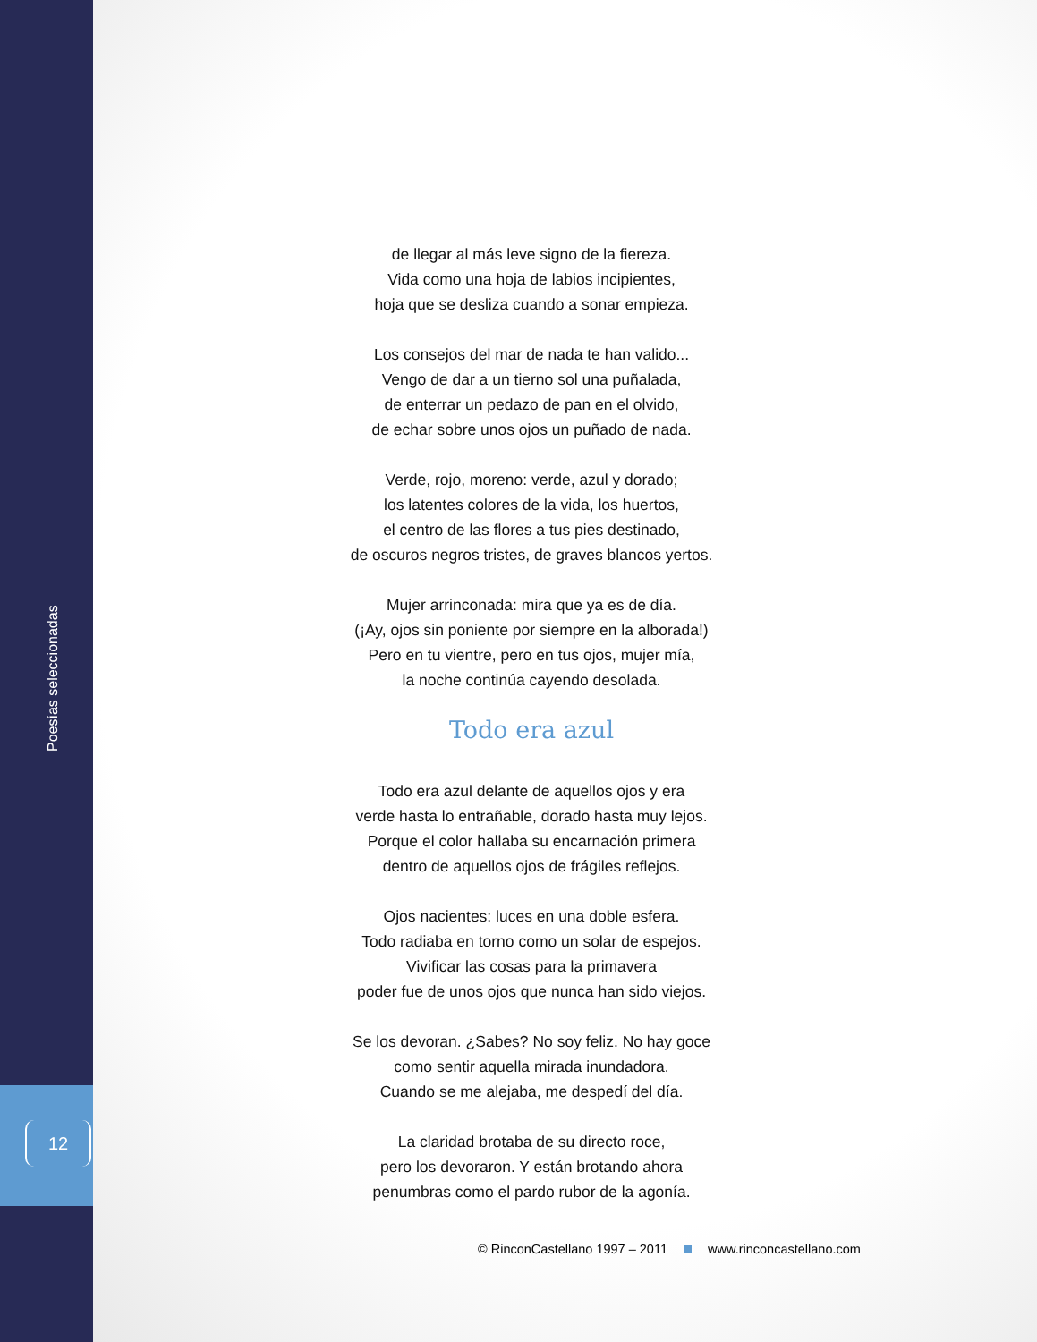Poesías seleccionadas
12
de llegar al más leve signo de la fiereza.
Vida como una hoja de labios incipientes,
hoja que se desliza cuando a sonar empieza.
Los consejos del mar de nada te han valido...
Vengo de dar a un tierno sol una puñalada,
de enterrar un pedazo de pan en el olvido,
de echar sobre unos ojos un puñado de nada.
Verde, rojo, moreno: verde, azul y dorado;
los latentes colores de la vida, los huertos,
el centro de las flores a tus pies destinado,
de oscuros negros tristes, de graves blancos yertos.
Mujer arrinconada: mira que ya es de día.
(¡Ay, ojos sin poniente por siempre en la alborada!)
Pero en tu vientre, pero en tus ojos, mujer mía,
la noche continúa cayendo desolada.
Todo era azul
Todo era azul delante de aquellos ojos y era
verde hasta lo entrañable, dorado hasta muy lejos.
Porque el color hallaba su encarnación primera
dentro de aquellos ojos de frágiles reflejos.
Ojos nacientes: luces en una doble esfera.
Todo radiaba en torno como un solar de espejos.
Vivificar las cosas para la primavera
poder fue de unos ojos que nunca han sido viejos.
Se los devoran. ¿Sabes? No soy feliz. No hay goce
como sentir aquella mirada inundadora.
Cuando se me alejaba, me despedí del día.
La claridad brotaba de su directo roce,
pero los devoraron. Y están brotando ahora
penumbras como el pardo rubor de la agonía.
© RinconCastellano 1997 – 2011 www.rinconcastellano.com